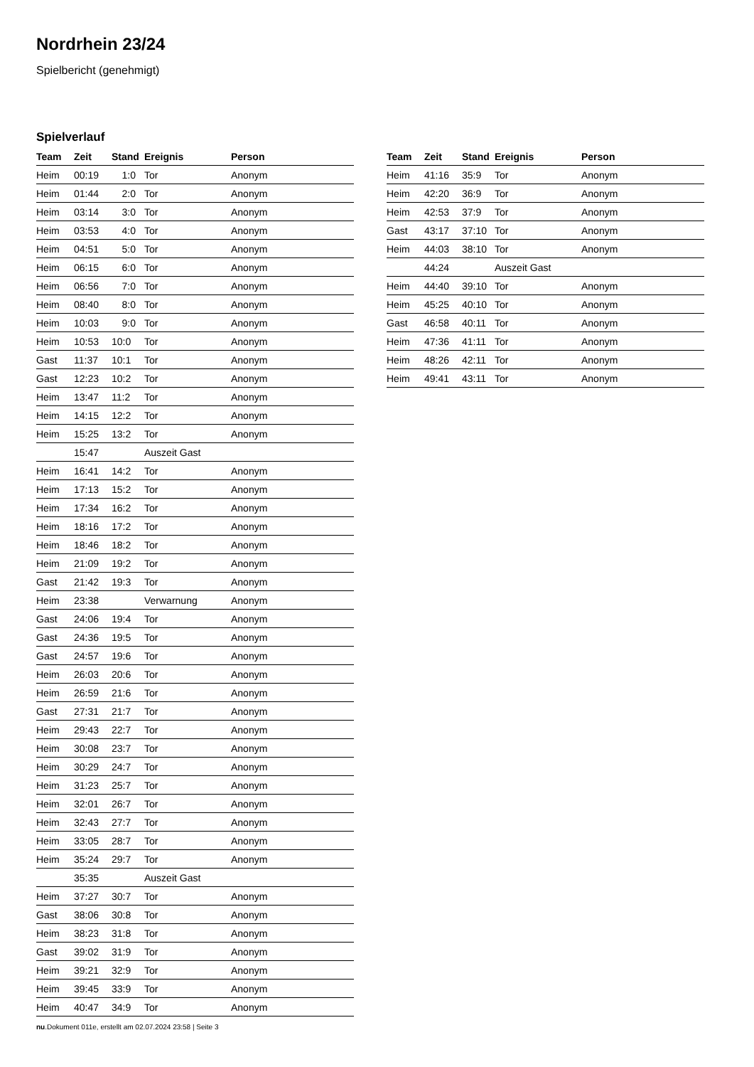Nordrhein 23/24
Spielbericht (genehmigt)
Spielverlauf
| Team | Zeit | Stand | Ereignis | Person |
| --- | --- | --- | --- | --- |
| Heim | 00:19 | 1:0 | Tor | Anonym |
| Heim | 01:44 | 2:0 | Tor | Anonym |
| Heim | 03:14 | 3:0 | Tor | Anonym |
| Heim | 03:53 | 4:0 | Tor | Anonym |
| Heim | 04:51 | 5:0 | Tor | Anonym |
| Heim | 06:15 | 6:0 | Tor | Anonym |
| Heim | 06:56 | 7:0 | Tor | Anonym |
| Heim | 08:40 | 8:0 | Tor | Anonym |
| Heim | 10:03 | 9:0 | Tor | Anonym |
| Heim | 10:53 | 10:0 | Tor | Anonym |
| Gast | 11:37 | 10:1 | Tor | Anonym |
| Gast | 12:23 | 10:2 | Tor | Anonym |
| Heim | 13:47 | 11:2 | Tor | Anonym |
| Heim | 14:15 | 12:2 | Tor | Anonym |
| Heim | 15:25 | 13:2 | Tor | Anonym |
| | 15:47 | | Auszeit Gast | |
| Heim | 16:41 | 14:2 | Tor | Anonym |
| Heim | 17:13 | 15:2 | Tor | Anonym |
| Heim | 17:34 | 16:2 | Tor | Anonym |
| Heim | 18:16 | 17:2 | Tor | Anonym |
| Heim | 18:46 | 18:2 | Tor | Anonym |
| Heim | 21:09 | 19:2 | Tor | Anonym |
| Gast | 21:42 | 19:3 | Tor | Anonym |
| Heim | 23:38 | | Verwarnung | Anonym |
| Gast | 24:06 | 19:4 | Tor | Anonym |
| Gast | 24:36 | 19:5 | Tor | Anonym |
| Gast | 24:57 | 19:6 | Tor | Anonym |
| Heim | 26:03 | 20:6 | Tor | Anonym |
| Heim | 26:59 | 21:6 | Tor | Anonym |
| Gast | 27:31 | 21:7 | Tor | Anonym |
| Heim | 29:43 | 22:7 | Tor | Anonym |
| Heim | 30:08 | 23:7 | Tor | Anonym |
| Heim | 30:29 | 24:7 | Tor | Anonym |
| Heim | 31:23 | 25:7 | Tor | Anonym |
| Heim | 32:01 | 26:7 | Tor | Anonym |
| Heim | 32:43 | 27:7 | Tor | Anonym |
| Heim | 33:05 | 28:7 | Tor | Anonym |
| Heim | 35:24 | 29:7 | Tor | Anonym |
| | 35:35 | | Auszeit Gast | |
| Heim | 37:27 | 30:7 | Tor | Anonym |
| Gast | 38:06 | 30:8 | Tor | Anonym |
| Heim | 38:23 | 31:8 | Tor | Anonym |
| Gast | 39:02 | 31:9 | Tor | Anonym |
| Heim | 39:21 | 32:9 | Tor | Anonym |
| Heim | 39:45 | 33:9 | Tor | Anonym |
| Heim | 40:47 | 34:9 | Tor | Anonym |
| Team | Zeit | Stand | Ereignis | Person |
| --- | --- | --- | --- | --- |
| Heim | 41:16 | 35:9 | Tor | Anonym |
| Heim | 42:20 | 36:9 | Tor | Anonym |
| Heim | 42:53 | 37:9 | Tor | Anonym |
| Gast | 43:17 | 37:10 | Tor | Anonym |
| Heim | 44:03 | 38:10 | Tor | Anonym |
| | 44:24 | | Auszeit Gast | |
| Heim | 44:40 | 39:10 | Tor | Anonym |
| Heim | 45:25 | 40:10 | Tor | Anonym |
| Gast | 46:58 | 40:11 | Tor | Anonym |
| Heim | 47:36 | 41:11 | Tor | Anonym |
| Heim | 48:26 | 42:11 | Tor | Anonym |
| Heim | 49:41 | 43:11 | Tor | Anonym |
nu.Dokument 011e, erstellt am 02.07.2024 23:58 | Seite 3